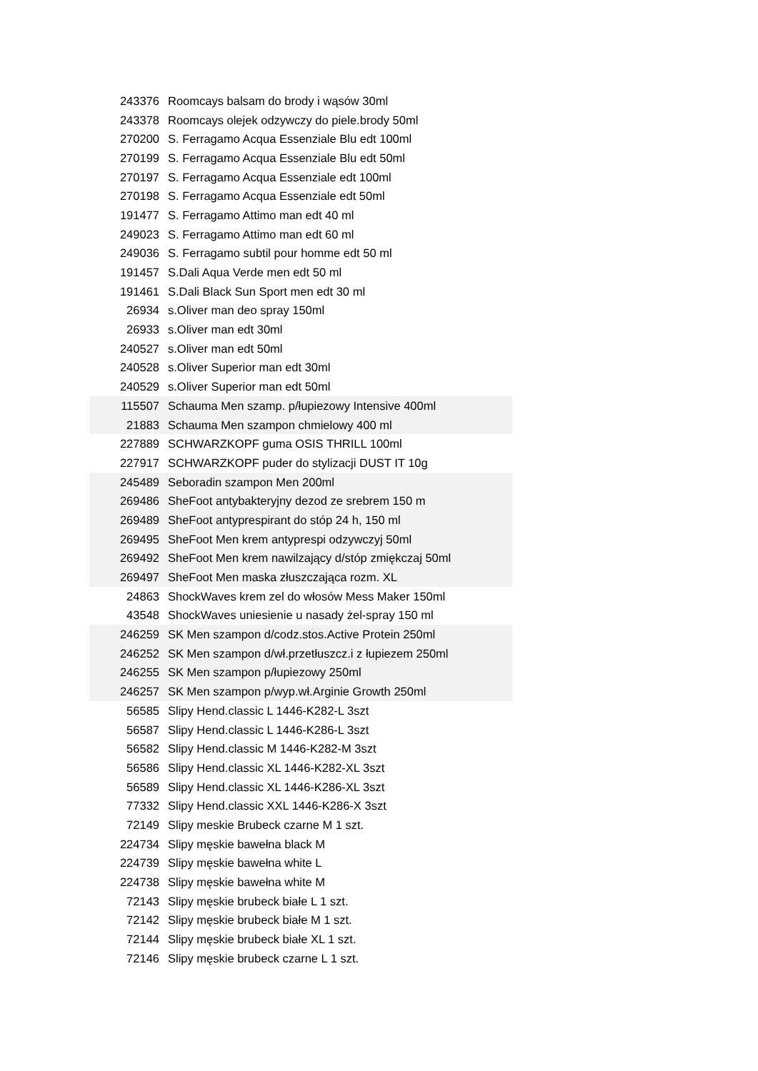| 243376 | Roomcays balsam do brody i wąsów 30ml |
| 243378 | Roomcays olejek odzywczy do piele.brody 50ml |
| 270200 | S. Ferragamo Acqua Essenziale Blu edt 100ml |
| 270199 | S. Ferragamo Acqua Essenziale Blu edt 50ml |
| 270197 | S. Ferragamo Acqua Essenziale edt 100ml |
| 270198 | S. Ferragamo Acqua Essenziale edt 50ml |
| 191477 | S. Ferragamo Attimo man edt 40 ml |
| 249023 | S. Ferragamo Attimo man edt 60 ml |
| 249036 | S. Ferragamo subtil pour homme edt 50 ml |
| 191457 | S.Dali Aqua Verde men edt 50 ml |
| 191461 | S.Dali Black Sun Sport men edt 30 ml |
| 26934 | s.Oliver man deo spray 150ml |
| 26933 | s.Oliver man edt 30ml |
| 240527 | s.Oliver man edt 50ml |
| 240528 | s.Oliver Superior man edt 30ml |
| 240529 | s.Oliver Superior man edt 50ml |
| 115507 | Schauma Men szamp. p/łupiezowy Intensive 400ml |
| 21883 | Schauma Men szampon chmielowy 400 ml |
| 227889 | SCHWARZKOPF guma OSIS THRILL 100ml |
| 227917 | SCHWARZKOPF puder do stylizacji DUST IT 10g |
| 245489 | Seboradin szampon Men 200ml |
| 269486 | SheFoot antybakteryjny dezod ze srebrem 150 m |
| 269489 | SheFoot antyprespirant do stóp 24 h, 150 ml |
| 269495 | SheFoot Men krem antyprespi odzywczyj 50ml |
| 269492 | SheFoot Men krem nawilzający d/stóp zmiękczaj 50ml |
| 269497 | SheFoot Men maska złuszczająca rozm. XL |
| 24863 | ShockWaves krem zel do włosów Mess Maker 150ml |
| 43548 | ShockWaves uniesienie u nasady żel-spray 150 ml |
| 246259 | SK Men szampon d/codz.stos.Active Protein 250ml |
| 246252 | SK Men szampon d/wł.przetłuszcz.i z łupiezem 250ml |
| 246255 | SK Men szampon p/łupiezowy 250ml |
| 246257 | SK Men szampon p/wyp.wł.Arginie Growth 250ml |
| 56585 | Slipy Hend.classic L 1446-K282-L 3szt |
| 56587 | Slipy Hend.classic L 1446-K286-L 3szt |
| 56582 | Slipy Hend.classic M 1446-K282-M 3szt |
| 56586 | Slipy Hend.classic XL 1446-K282-XL 3szt |
| 56589 | Slipy Hend.classic XL 1446-K286-XL 3szt |
| 77332 | Slipy Hend.classic XXL 1446-K286-X 3szt |
| 72149 | Slipy meskie Brubeck czarne M 1 szt. |
| 224734 | Slipy męskie bawełna black M |
| 224739 | Slipy męskie bawełna white L |
| 224738 | Slipy męskie bawełna white M |
| 72143 | Slipy męskie brubeck białe L 1 szt. |
| 72142 | Slipy męskie brubeck białe M 1 szt. |
| 72144 | Slipy męskie brubeck białe XL 1 szt. |
| 72146 | Slipy męskie brubeck czarne L 1 szt. |